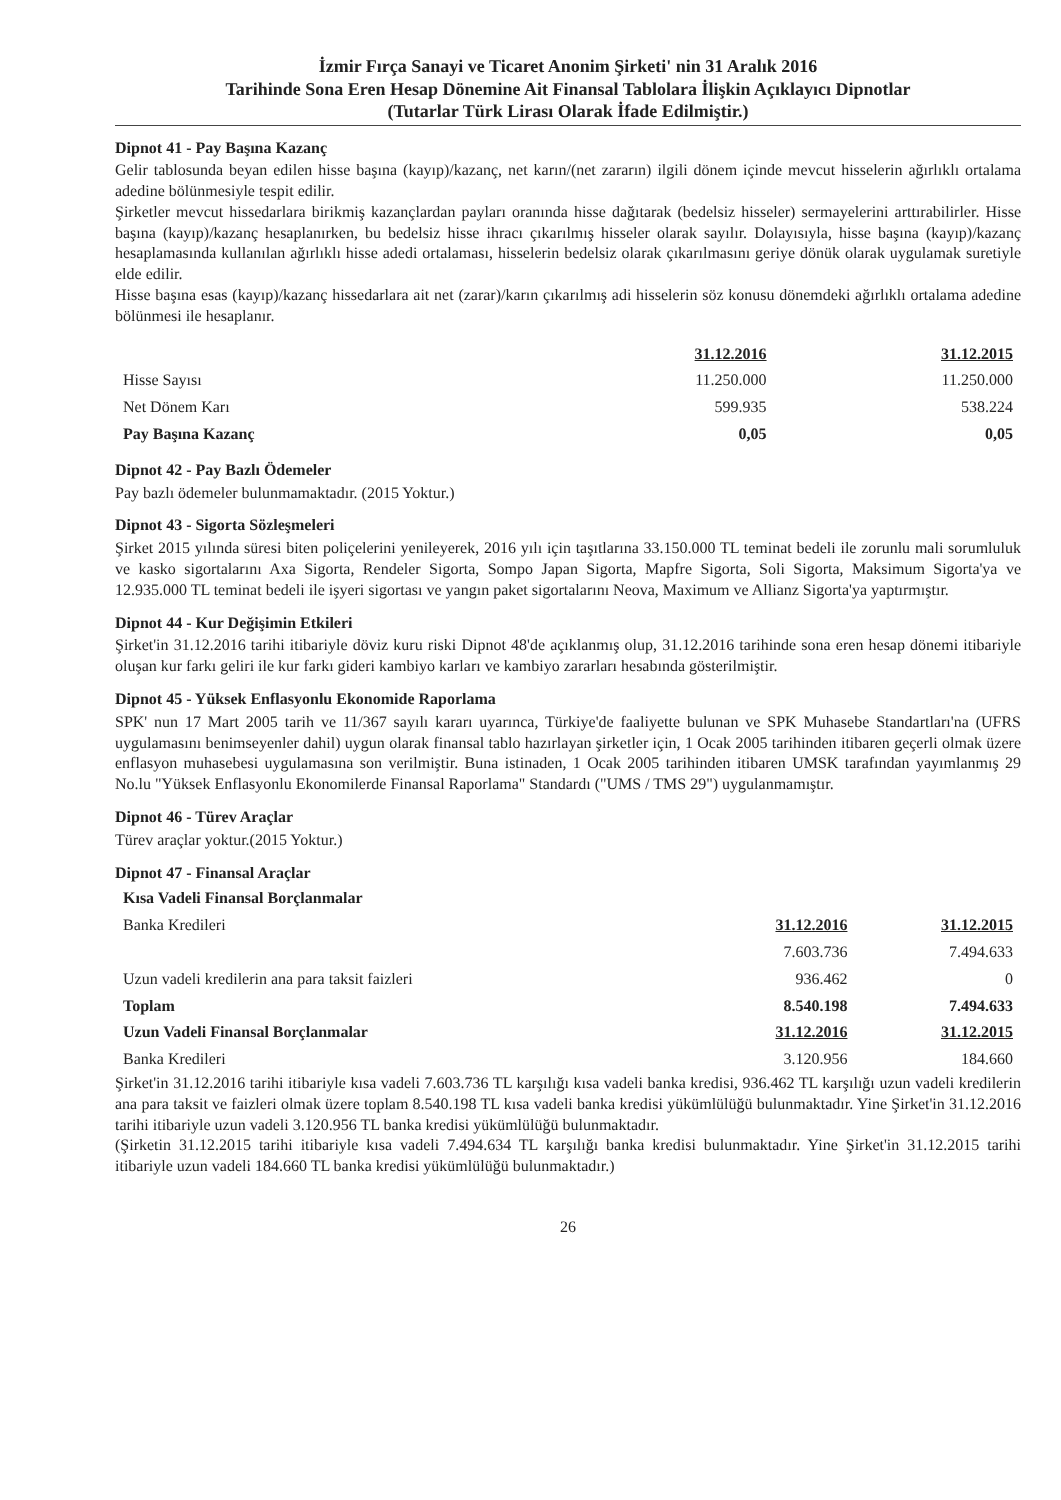İzmir Fırça Sanayi ve Ticaret Anonim Şirketi' nin 31 Aralık 2016
Tarihinde Sona Eren Hesap Dönemine Ait Finansal Tablolara İlişkin Açıklayıcı Dipnotlar
(Tutarlar Türk Lirası Olarak İfade Edilmiştir.)
Dipnot 41 - Pay Başına Kazanç
Gelir tablosunda beyan edilen hisse başına (kayıp)/kazanç, net karın/(net zararın) ilgili dönem içinde mevcut hisselerin ağırlıklı ortalama adedine bölünmesiyle tespit edilir.
Şirketler mevcut hissedarlara birikmiş kazançlardan payları oranında hisse dağıtarak (bedelsiz hisseler) sermayelerini arttırabilirler. Hisse başına (kayıp)/kazanç hesaplanırken, bu bedelsiz hisse ihracı çıkarılmış hisseler olarak sayılır. Dolayısıyla, hisse başına (kayıp)/kazanç hesaplamasında kullanılan ağırlıklı hisse adedi ortalaması, hisselerin bedelsiz olarak çıkarılmasını geriye dönük olarak uygulamak suretiyle elde edilir.
Hisse başına esas (kayıp)/kazanç hissedarlara ait net (zarar)/karın çıkarılmış adi hisselerin söz konusu dönemdeki ağırlıklı ortalama adedine bölünmesi ile hesaplanır.
| | 31.12.2016 | 31.12.2015 |
| Hisse Sayısı | 11.250.000 | 11.250.000 |
| Net Dönem Karı | 599.935 | 538.224 |
| Pay Başına Kazanç | 0,05 | 0,05 |
Dipnot 42 - Pay Bazlı Ödemeler
Pay bazlı ödemeler bulunmamaktadır. (2015 Yoktur.)
Dipnot 43 - Sigorta Sözleşmeleri
Şirket 2015 yılında süresi biten poliçelerini yenileyerek, 2016 yılı için taşıtlarına 33.150.000 TL teminat bedeli ile zorunlu mali sorumluluk ve kasko sigortalarını Axa Sigorta, Rendeler Sigorta, Sompo Japan Sigorta, Mapfre Sigorta, Soli Sigorta, Maksimum Sigorta'ya ve 12.935.000 TL teminat bedeli ile işyeri sigortası ve yangın paket sigortalarını Neova, Maximum ve Allianz Sigorta'ya yaptırmıştır.
Dipnot 44 - Kur Değişimin Etkileri
Şirket'in 31.12.2016 tarihi itibariyle döviz kuru riski Dipnot 48'de açıklanmış olup, 31.12.2016 tarihinde sona eren hesap dönemi itibariyle oluşan kur farkı geliri ile kur farkı gideri kambiyo karları ve kambiyo zararları hesabında gösterilmiştir.
Dipnot 45 - Yüksek Enflasyonlu Ekonomide Raporlama
SPK' nun 17 Mart 2005 tarih ve 11/367 sayılı kararı uyarınca, Türkiye'de faaliyette bulunan ve SPK Muhasebe Standartları'na (UFRS uygulamasını benimseyenler dahil) uygun olarak finansal tablo hazırlayan şirketler için, 1 Ocak 2005 tarihinden itibaren geçerli olmak üzere enflasyon muhasebesi uygulamasına son verilmiştir. Buna istinaden, 1 Ocak 2005 tarihinden itibaren UMSK tarafından yayımlanmış 29 No.lu "Yüksek Enflasyonlu Ekonomilerde Finansal Raporlama" Standardı ("UMS / TMS 29") uygulanmamıştır.
Dipnot 46 - Türev Araçlar
Türev araçlar yoktur.(2015 Yoktur.)
Dipnot 47 - Finansal Araçlar
| Kısa Vadeli Finansal Borçlanmalar | | |
| Banka Kredileri | 31.12.2016 | 31.12.2015 |
| | 7.603.736 | 7.494.633 |
| Uzun vadeli kredilerin ana para taksit faizleri | 936.462 | 0 |
| Toplam | 8.540.198 | 7.494.633 |
| Uzun Vadeli Finansal Borçlanmalar | 31.12.2016 | 31.12.2015 |
| Banka Kredileri | 3.120.956 | 184.660 |
Şirket'in 31.12.2016 tarihi itibariyle kısa vadeli 7.603.736 TL karşılığı kısa vadeli banka kredisi, 936.462 TL karşılığı uzun vadeli kredilerin ana para taksit ve faizleri olmak üzere toplam 8.540.198 TL kısa vadeli banka kredisi yükümlülüğü bulunmaktadır. Yine Şirket'in 31.12.2016 tarihi itibariyle uzun vadeli 3.120.956 TL banka kredisi yükümlülüğü bulunmaktadır.
(Şirketin 31.12.2015 tarihi itibariyle kısa vadeli 7.494.634 TL karşılığı banka kredisi bulunmaktadır. Yine Şirket'in 31.12.2015 tarihi itibariyle uzun vadeli 184.660 TL banka kredisi yükümlülüğü bulunmaktadır.)
26